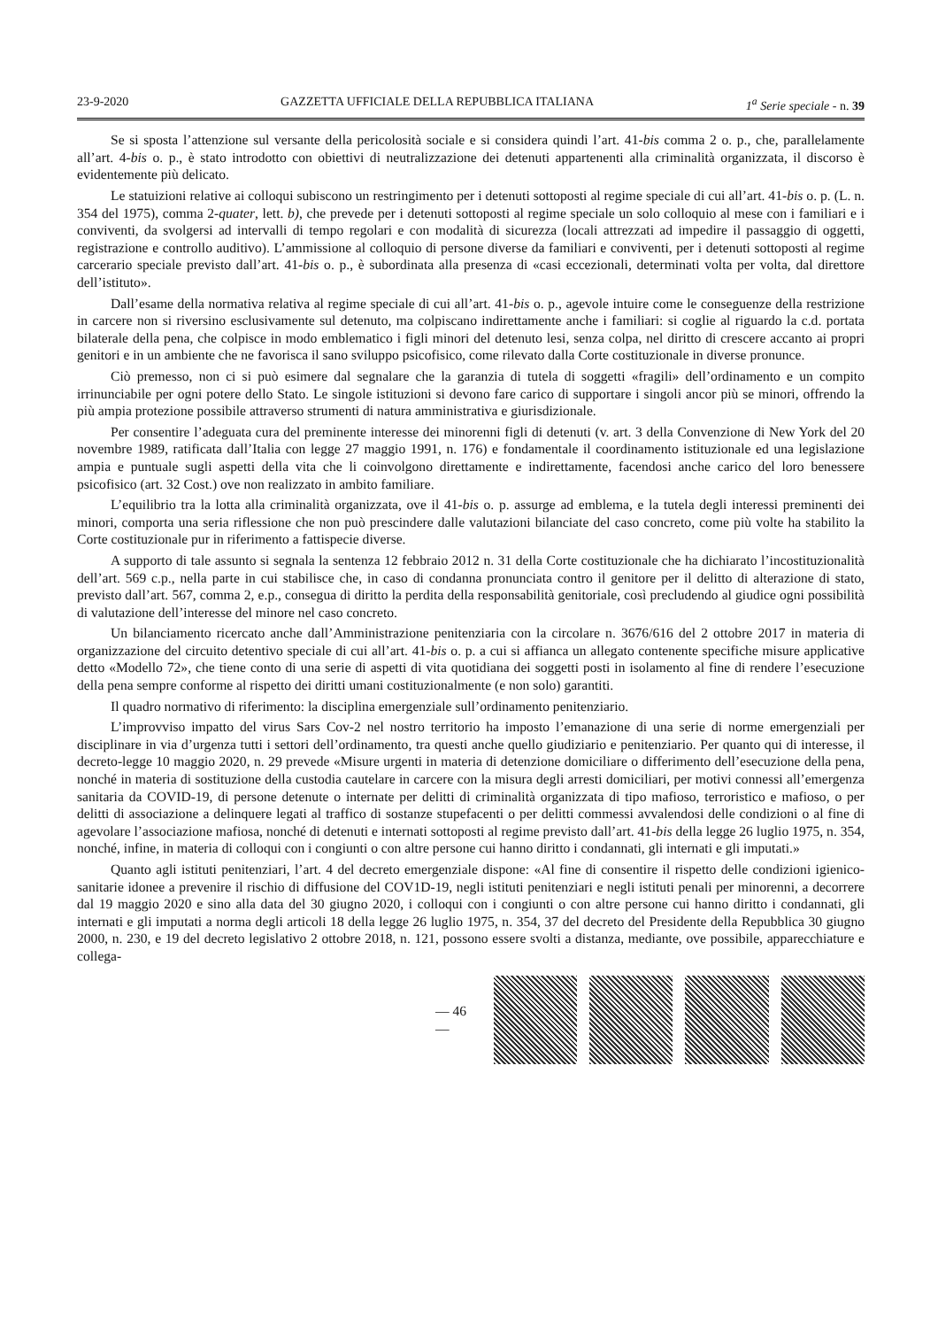23-9-2020 GAZZETTA UFFICIALE DELLA REPUBBLICA ITALIANA 1<sup>a</sup> Serie speciale - n. 39
Se si sposta l’attenzione sul versante della pericolosità sociale e si considera quindi l’art. 41-bis comma 2 o. p., che, parallelamente all’art. 4-bis o. p., è stato introdotto con obiettivi di neutralizzazione dei detenuti appartenenti alla criminalità organizzata, il discorso è evidentemente più delicato.
Le statuizioni relative ai colloqui subiscono un restringimento per i detenuti sottoposti al regime speciale di cui all’art. 41-bis o. p. (L. n. 354 del 1975), comma 2-quater, lett. b), che prevede per i detenuti sottoposti al regime speciale un solo colloquio al mese con i familiari e i conviventi, da svolgersi ad intervalli di tempo regolari e con modalità di sicurezza (locali attrezzati ad impedire il passaggio di oggetti, registrazione e controllo auditivo). L’ammissione al colloquio di persone diverse da familiari e conviventi, per i detenuti sottoposti al regime carcerario speciale previsto dall’art. 41-bis o. p., è subordinata alla presenza di «casi eccezionali, determinati volta per volta, dal direttore dell’istituto».
Dall’esame della normativa relativa al regime speciale di cui all’art. 41-bis o. p., agevole intuire come le conseguenze della restrizione in carcere non si riversino esclusivamente sul detenuto, ma colpiscano indirettamente anche i familiari: si coglie al riguardo la c.d. portata bilaterale della pena, che colpisce in modo emblematico i figli minori del detenuto lesi, senza colpa, nel diritto di crescere accanto ai propri genitori e in un ambiente che ne favorisca il sano sviluppo psicofisico, come rilevato dalla Corte costituzionale in diverse pronunce.
Ciò premesso, non ci si può esimere dal segnalare che la garanzia di tutela di soggetti «fragili» dell’ordinamento e un compito irrinunciabile per ogni potere dello Stato. Le singole istituzioni si devono fare carico di supportare i singoli ancor più se minori, offrendo la più ampia protezione possibile attraverso strumenti di natura amministrativa e giurisdizionale.
Per consentire l’adeguata cura del preminente interesse dei minorenni figli di detenuti (v. art. 3 della Convenzione di New York del 20 novembre 1989, ratificata dall’Italia con legge 27 maggio 1991, n. 176) e fondamentale il coordinamento istituzionale ed una legislazione ampia e puntuale sugli aspetti della vita che li coinvolgono direttamente e indirettamente, facendosi anche carico del loro benessere psicofisico (art. 32 Cost.) ove non realizzato in ambito familiare.
L’equilibrio tra la lotta alla criminalità organizzata, ove il 41-bis o. p. assurge ad emblema, e la tutela degli interessi preminenti dei minori, comporta una seria riflessione che non può prescindere dalle valutazioni bilanciate del caso concreto, come più volte ha stabilito la Corte costituzionale pur in riferimento a fattispecie diverse.
A supporto di tale assunto si segnala la sentenza 12 febbraio 2012 n. 31 della Corte costituzionale che ha dichiarato l’incostituzionalità dell’art. 569 c.p., nella parte in cui stabilisce che, in caso di condanna pronunciata contro il genitore per il delitto di alterazione di stato, previsto dall’art. 567, comma 2, e.p., consegua di diritto la perdita della responsabilità genitoriale, così precludendo al giudice ogni possibilità di valutazione dell’interesse del minore nel caso concreto.
Un bilanciamento ricercato anche dall’Amministrazione penitenziaria con la circolare n. 3676/616 del 2 ottobre 2017 in materia di organizzazione del circuito detentivo speciale di cui all’art. 41-bis o. p. a cui si affianca un allegato contenente specifiche misure applicative detto «Modello 72», che tiene conto di una serie di aspetti di vita quotidiana dei soggetti posti in isolamento al fine di rendere l’esecuzione della pena sempre conforme al rispetto dei diritti umani costituzionalmente (e non solo) garantiti.
Il quadro normativo di riferimento: la disciplina emergenziale sull’ordinamento penitenziario.
L’improvviso impatto del virus Sars Cov-2 nel nostro territorio ha imposto l’emanazione di una serie di norme emergenziali per disciplinare in via d’urgenza tutti i settori dell’ordinamento, tra questi anche quello giudiziario e penitenziario. Per quanto qui di interesse, il decreto-legge 10 maggio 2020, n. 29 prevede «Misure urgenti in materia di detenzione domiciliare o differimento dell’esecuzione della pena, nonché in materia di sostituzione della custodia cautelare in carcere con la misura degli arresti domiciliari, per motivi connessi all’emergenza sanitaria da COVID-19, di persone detenute o internate per delitti di criminalità organizzata di tipo mafioso, terroristico e mafioso, o per delitti di associazione a delinquere legati al traffico di sostanze stupefacenti o per delitti commessi avvalendosi delle condizioni o al fine di agevolare l’associazione mafiosa, nonché di detenuti e internati sottoposti al regime previsto dall’art. 41-bis della legge 26 luglio 1975, n. 354, nonché, infine, in materia di colloqui con i congiunti o con altre persone cui hanno diritto i condannati, gli internati e gli imputati.»
Quanto agli istituti penitenziari, l’art. 4 del decreto emergenziale dispone: «Al fine di consentire il rispetto delle condizioni igienico-sanitarie idonee a prevenire il rischio di diffusione del COV1D-19, negli istituti penitenziari e negli istituti penali per minorenni, a decorrere dal 19 maggio 2020 e sino alla data del 30 giugno 2020, i colloqui con i congiunti o con altre persone cui hanno diritto i condannati, gli internati e gli imputati a norma degli articoli 18 della legge 26 luglio 1975, n. 354, 37 del decreto del Presidente della Repubblica 30 giugno 2000, n. 230, e 19 del decreto legislativo 2 ottobre 2018, n. 121, possono essere svolti a distanza, mediante, ove possibile, apparecchiature e collega-
— 46 —